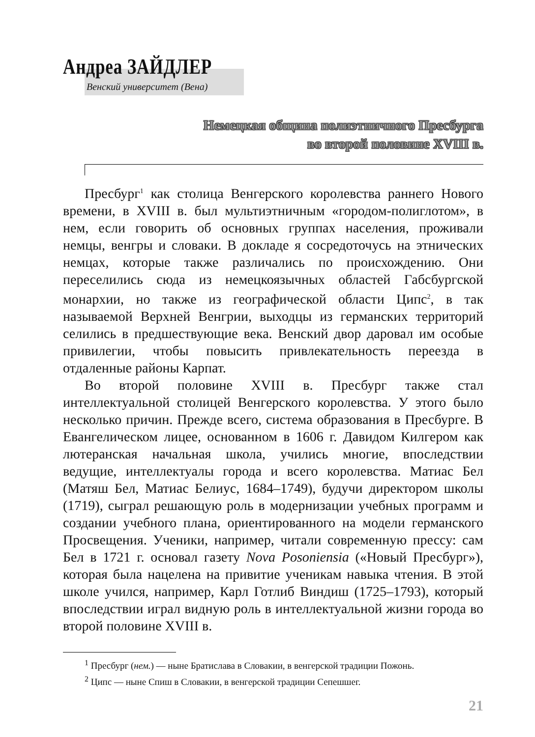Андреа ЗАЙДЛЕР
Венский университет (Вена)
Немецкая община полиэтничного Пресбурга
во второй половине XVIII в.
Пресбург<sup>1</sup> как столица Венгерского королевства раннего Нового времени, в XVIII в. был мультиэтничным «городом-полиглотом», в нем, если говорить об основных группах населения, проживали немцы, венгры и словаки. В докладе я сосредоточусь на этнических немцах, которые также различались по происхождению. Они переселились сюда из немецкоязычных областей Габсбургской монархии, но также из географической области Ципс<sup>2</sup>, в так называемой Верхней Венгрии, выходцы из германских территорий селились в предшествующие века. Венский двор даровал им особые привилегии, чтобы повысить привлекательность переезда в отдаленные районы Карпат.
Во второй половине XVIII в. Пресбург также стал интеллектуальной столицей Венгерского королевства. У этого было несколько причин. Прежде всего, система образования в Пресбурге. В Евангелическом лицее, основанном в 1606 г. Давидом Килгером как лютеранская начальная школа, учились многие, впоследствии ведущие, интеллектуалы города и всего королевства. Матиас Бел (Матяш Бел, Матиас Белиус, 1684–1749), будучи директором школы (1719), сыграл решающую роль в модернизации учебных программ и создании учебного плана, ориентированного на модели германского Просвещения. Ученики, например, читали современную прессу: сам Бел в 1721 г. основал газету Nova Posoniensia («Новый Пресбург»), которая была нацелена на привитие ученикам навыка чтения. В этой школе учился, например, Карл Готлиб Виндиш (1725–1793), который впоследствии играл видную роль в интеллектуальной жизни города во второй половине XVIII в.
<sup>1</sup> Пресбург (нем.) — ныне Братислава в Словакии, в венгерской традиции Пожонь.
<sup>2</sup> Ципс — ныне Спиш в Словакии, в венгерской традиции Сепешшег.
21